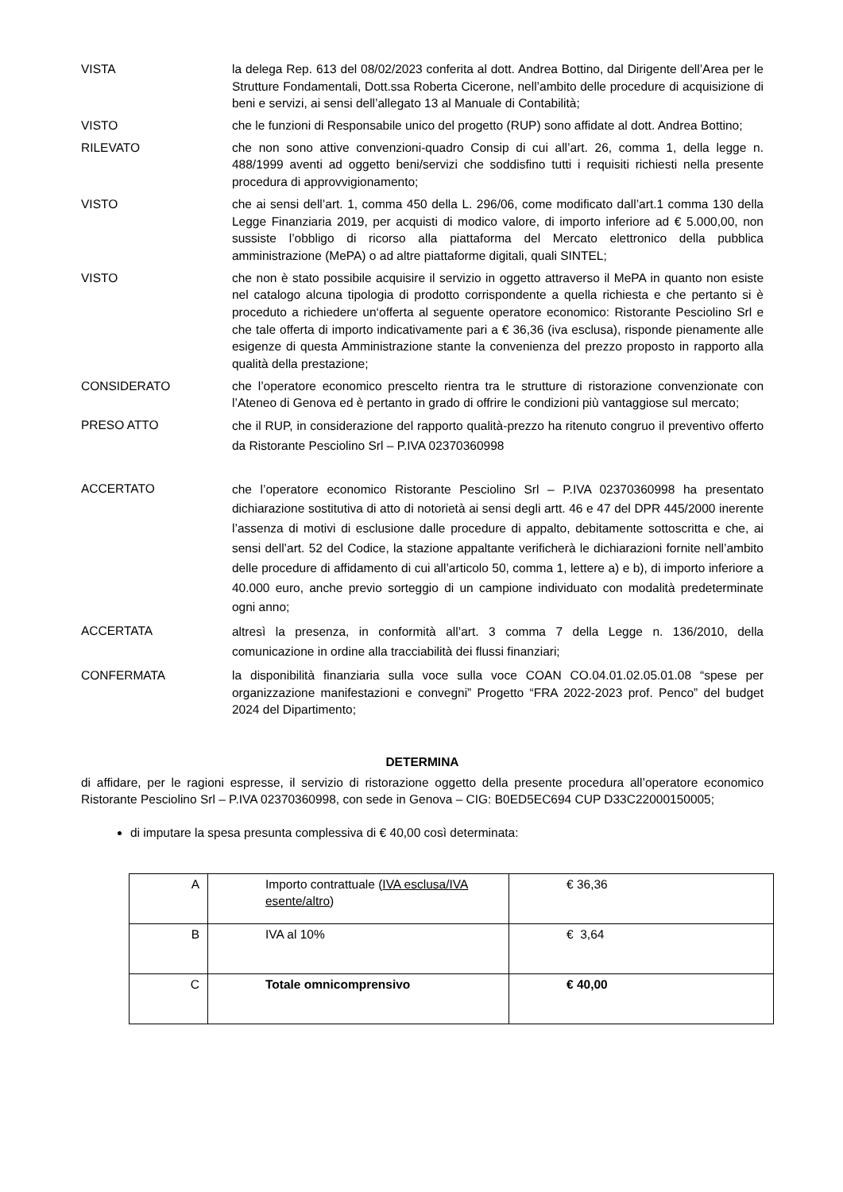VISTA la delega Rep. 613 del 08/02/2023 conferita al dott. Andrea Bottino, dal Dirigente dell’Area per le Strutture Fondamentali, Dott.ssa Roberta Cicerone, nell’ambito delle procedure di acquisizione di beni e servizi, ai sensi dell’allegato 13 al Manuale di Contabilità;
VISTO che le funzioni di Responsabile unico del progetto (RUP) sono affidate al dott. Andrea Bottino;
RILEVATO che non sono attive convenzioni-quadro Consip di cui all’art. 26, comma 1, della legge n. 488/1999 aventi ad oggetto beni/servizi che soddisfino tutti i requisiti richiesti nella presente procedura di approvvigionamento;
VISTO che ai sensi dell’art. 1, comma 450 della L. 296/06, come modificato dall’art.1 comma 130 della Legge Finanziaria 2019, per acquisti di modico valore, di importo inferiore ad € 5.000,00, non sussiste l’obbligo di ricorso alla piattaforma del Mercato elettronico della pubblica amministrazione (MePA) o ad altre piattaforme digitali, quali SINTEL;
VISTO che non è stato possibile acquisire il servizio in oggetto attraverso il MePA in quanto non esiste nel catalogo alcuna tipologia di prodotto corrispondente a quella richiesta e che pertanto si è proceduto a richiedere un‘offerta al seguente operatore economico: Ristorante Pesciolino Srl e che tale offerta di importo indicativamente pari a € 36,36 (iva esclusa), risponde pienamente alle esigenze di questa Amministrazione stante la convenienza del prezzo proposto in rapporto alla qualità della prestazione;
CONSIDERATO che l’operatore economico prescelto rientra tra le strutture di ristorazione convenzionate con l’Ateneo di Genova ed è pertanto in grado di offrire le condizioni più vantaggiose sul mercato;
PRESO ATTO
che il RUP, in considerazione del rapporto qualità-prezzo ha ritenuto congruo il preventivo offerto da Ristorante Pesciolino Srl – P.IVA 02370360998
ACCERTATO
che l’operatore economico Ristorante Pesciolino Srl – P.IVA 02370360998 ha presentato dichiarazione sostitutiva di atto di notorietà ai sensi degli artt. 46 e 47 del DPR 445/2000 inerente l’assenza di motivi di esclusione dalle procedure di appalto, debitamente sottoscritta e che, ai sensi dell’art. 52 del Codice, la stazione appaltante verificherà le dichiarazioni fornite nell’ambito delle procedure di affidamento di cui all’articolo 50, comma 1, lettere a) e b), di importo inferiore a 40.000 euro, anche previo sorteggio di un campione individuato con modalità predeterminate ogni anno;
ACCERTATA
altresì la presenza, in conformità all’art. 3 comma 7 della Legge n. 136/2010, della comunicazione in ordine alla tracciabilità dei flussi finanziari;
CONFERMATA la disponibilità finanziaria sulla voce sulla voce COAN CO.04.01.02.05.01.08 “spese per organizzazione manifestazioni e convegni” Progetto “FRA 2022-2023 prof. Penco” del budget 2024 del Dipartimento;
DETERMINA
di affidare, per le ragioni espresse, il servizio di ristorazione oggetto della presente procedura all’operatore economico Ristorante Pesciolino Srl – P.IVA 02370360998, con sede in Genova – CIG: B0ED5EC694 CUP D33C22000150005;
di imputare la spesa presunta complessiva di € 40,00 così determinata:
| A | Importo contrattuale ( IVA esclusa/IVA esente/altro ) | € 36,36 |
| B | IVA al 10% | € 3,64 |
| C | Totale omnicomprensivo | € 40,00 |